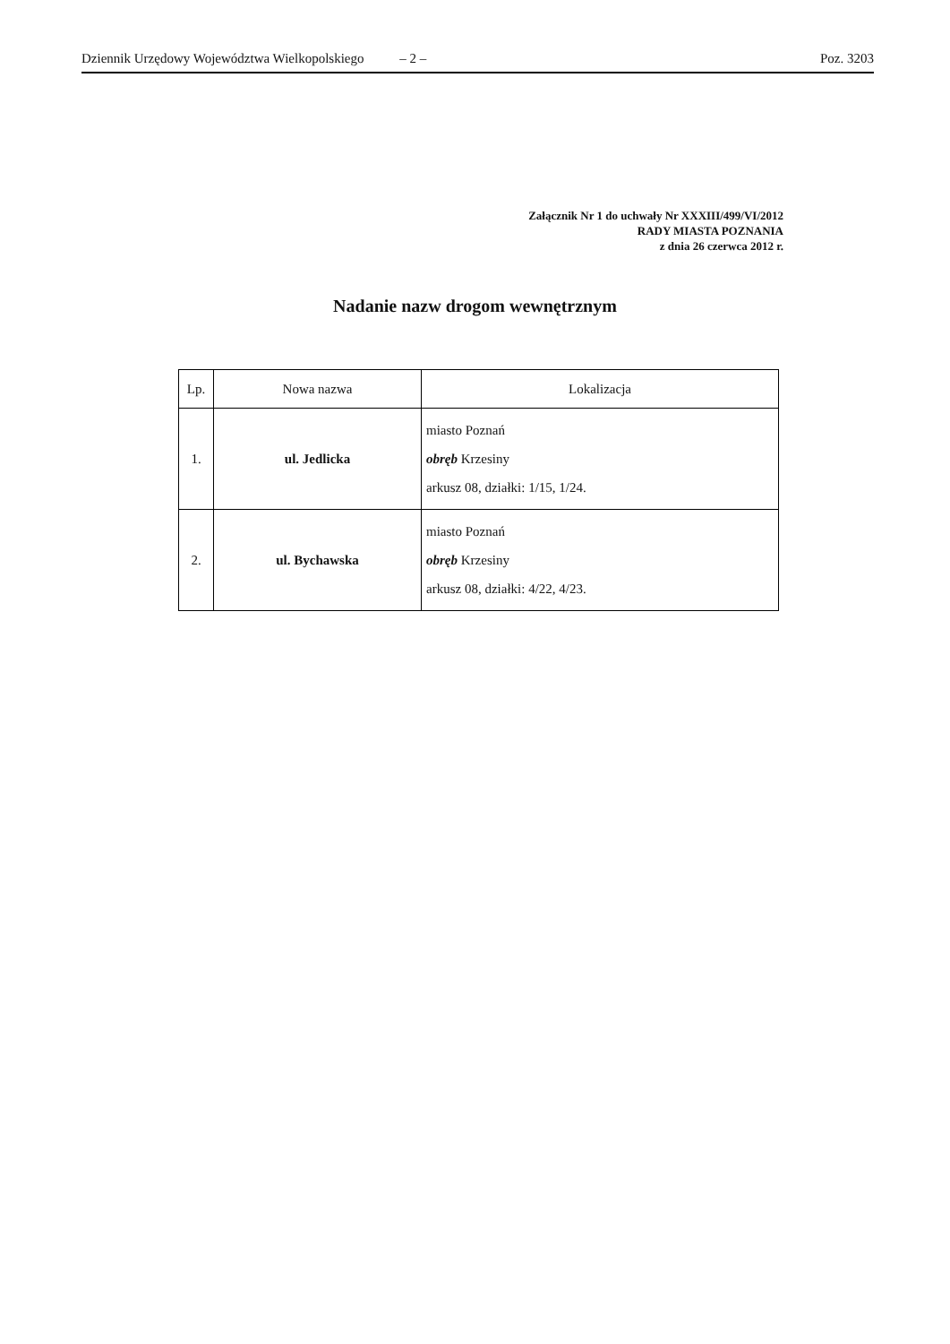Dziennik Urzędowy Województwa Wielkopolskiego – 2 – Poz. 3203
Załącznik Nr 1 do uchwały Nr XXXIII/499/VI/2012
RADY MIASTA POZNANIA
z dnia 26 czerwca 2012 r.
Nadanie nazw drogom wewnętrznym
| Lp. | Nowa nazwa | Lokalizacja |
| --- | --- | --- |
| 1. | ul. Jedlicka | miasto Poznań obręb Krzesiny arkusz 08, działki: 1/15, 1/24. |
| 2. | ul. Bychawska | miasto Poznań obręb Krzesiny arkusz 08, działki: 4/22, 4/23. |